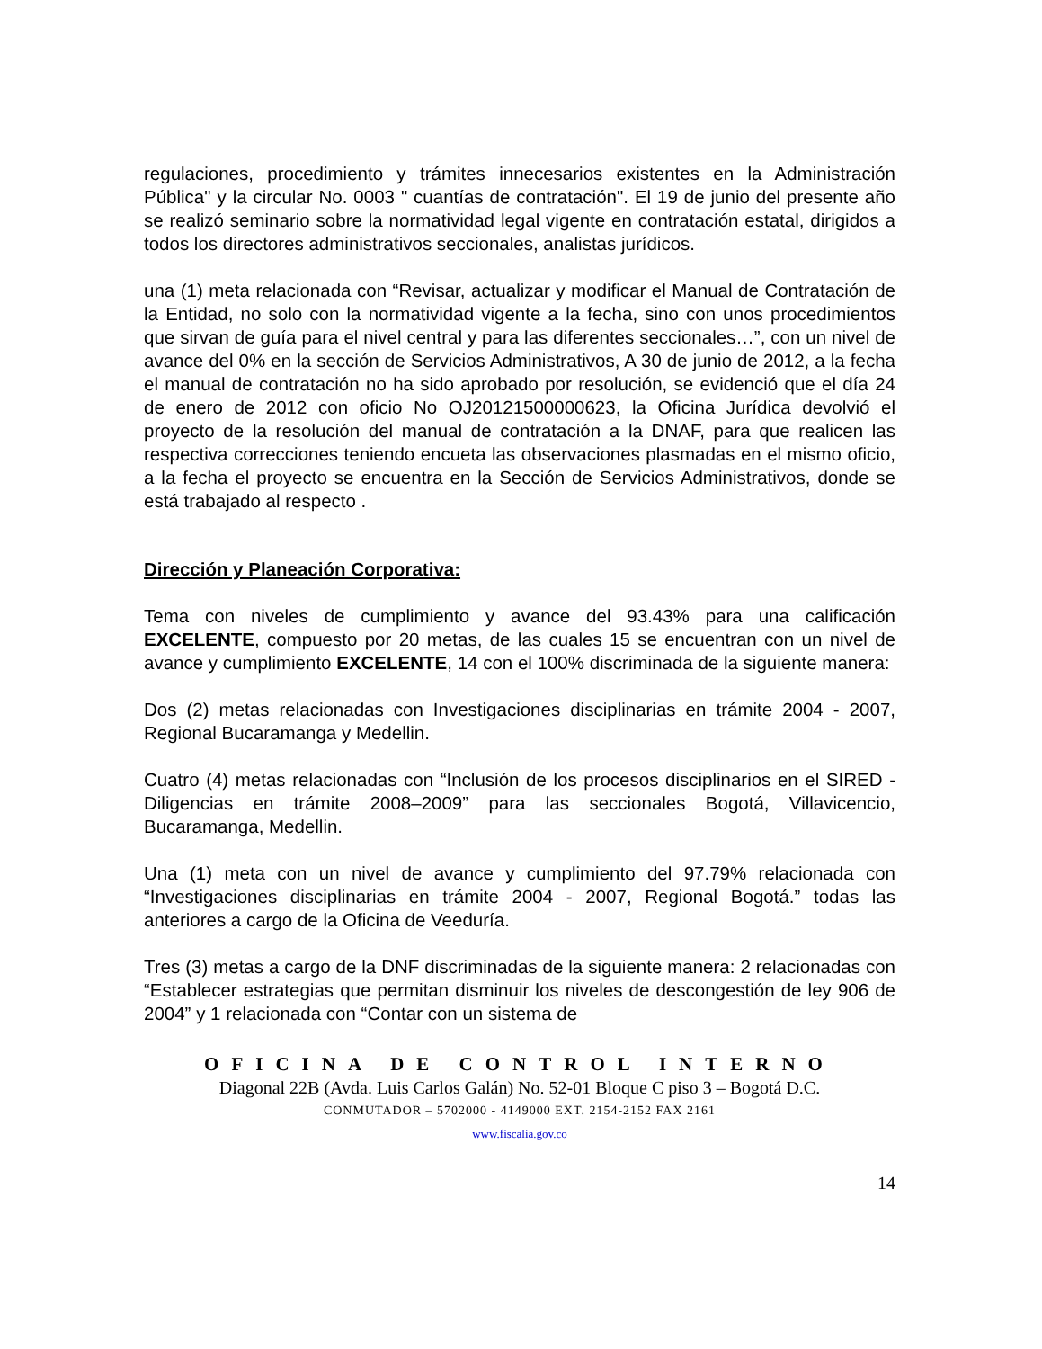regulaciones, procedimiento y trámites innecesarios existentes en la Administración Pública" y la circular No. 0003 " cuantías de contratación". El 19 de junio del presente año se realizó seminario sobre la normatividad legal vigente en contratación estatal, dirigidos a todos los directores administrativos seccionales, analistas jurídicos.
una (1) meta relacionada con “Revisar, actualizar y modificar el Manual de Contratación de la Entidad, no solo con la normatividad vigente a la fecha, sino con unos procedimientos que sirvan de guía para el nivel central y para las diferentes seccionales…”, con un nivel de avance del 0% en la sección de Servicios Administrativos, A 30 de junio de 2012, a la fecha el manual de contratación no ha sido aprobado por resolución, se evidenció que el día 24 de enero de 2012 con oficio No OJ20121500000623, la Oficina Jurídica devolvió el proyecto de la resolución del manual de contratación a la DNAF, para que realicen las respectiva correcciones teniendo encueta las observaciones plasmadas en el mismo oficio, a la fecha el proyecto se encuentra en la Sección de Servicios Administrativos, donde se está trabajado al respecto .
Dirección y Planeación Corporativa:
Tema con niveles de cumplimiento y avance del 93.43% para una calificación EXCELENTE, compuesto por 20 metas, de las cuales 15 se encuentran con un nivel de avance y cumplimiento EXCELENTE, 14 con el 100% discriminada de la siguiente manera:
Dos (2) metas relacionadas con Investigaciones disciplinarias en trámite 2004 - 2007, Regional Bucaramanga y Medellin.
Cuatro (4) metas relacionadas con “Inclusión de los procesos disciplinarios en el SIRED - Diligencias en trámite 2008–2009” para las seccionales Bogotá, Villavicencio, Bucaramanga, Medellin.
Una (1) meta con un nivel de avance y cumplimiento del 97.79% relacionada con “Investigaciones disciplinarias en trámite 2004 - 2007, Regional Bogotá.” todas las anteriores a cargo de la Oficina de Veeduría.
Tres (3) metas a cargo de la DNF discriminadas de la siguiente manera: 2 relacionadas con “Establecer estrategias que permitan disminuir los niveles de descongestión de ley 906 de 2004” y 1 relacionada con “Contar con un sistema de
OFICINA DE CONTROL INTERNO
Diagonal 22B (Avda. Luis Carlos Galán) No. 52-01 Bloque C piso 3 – Bogotá D.C.
CONMUTADOR – 5702000 - 4149000 EXT. 2154-2152 FAX 2161
www.fiscalia.gov.co
14